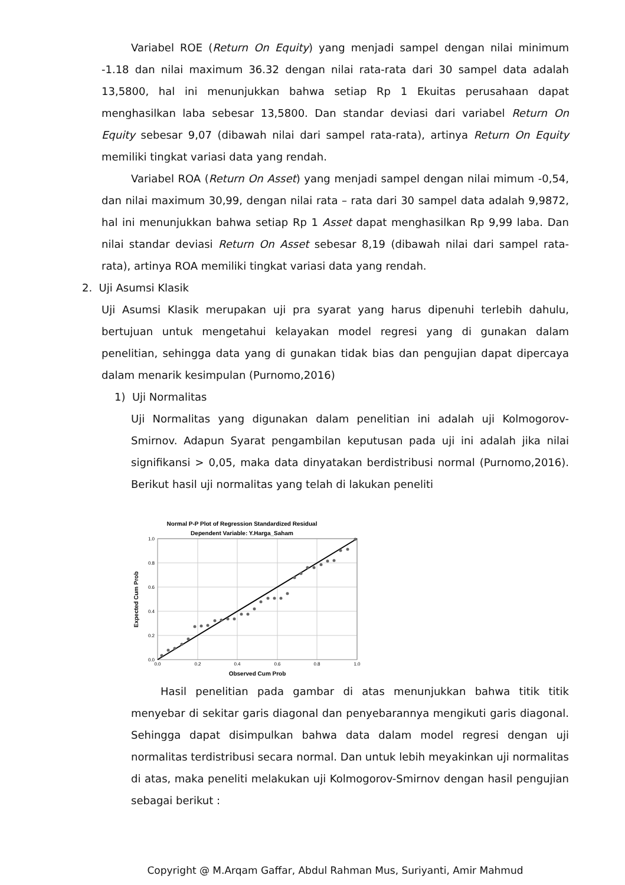Variabel ROE (Return On Equity) yang menjadi sampel dengan nilai minimum -1.18 dan nilai maximum 36.32 dengan nilai rata-rata dari 30 sampel data adalah 13,5800, hal ini menunjukkan bahwa setiap Rp 1 Ekuitas perusahaan dapat menghasilkan laba sebesar 13,5800. Dan standar deviasi dari variabel Return On Equity sebesar 9,07 (dibawah nilai dari sampel rata-rata), artinya Return On Equity memiliki tingkat variasi data yang rendah.
Variabel ROA (Return On Asset) yang menjadi sampel dengan nilai mimum -0,54, dan nilai maximum 30,99, dengan nilai rata – rata dari 30 sampel data adalah 9,9872, hal ini menunjukkan bahwa setiap Rp 1 Asset dapat menghasilkan Rp 9,99 laba. Dan nilai standar deviasi Return On Asset sebesar 8,19 (dibawah nilai dari sampel rata-rata), artinya ROA memiliki tingkat variasi data yang rendah.
2. Uji Asumsi Klasik
Uji Asumsi Klasik merupakan uji pra syarat yang harus dipenuhi terlebih dahulu, bertujuan untuk mengetahui kelayakan model regresi yang di gunakan dalam penelitian, sehingga data yang di gunakan tidak bias dan pengujian dapat dipercaya dalam menarik kesimpulan (Purnomo,2016)
1) Uji Normalitas
Uji Normalitas yang digunakan dalam penelitian ini adalah uji Kolmogorov-Smirnov. Adapun Syarat pengambilan keputusan pada uji ini adalah jika nilai signifikansi > 0,05, maka data dinyatakan berdistribusi normal (Purnomo,2016). Berikut hasil uji normalitas yang telah di lakukan peneliti
Normal P-P Plot of Regression Standardized Residual
Dependent Variable: Y.Harga_Saham
1.0
0.8
0.6
0.4
0.2
0.0
0.0
0.2
0.4
0.6
0.8
1.0
Observed Cum Prob
Expected Cum Prob
Hasil penelitian pada gambar di atas menunjukkan bahwa titik titik menyebar di sekitar garis diagonal dan penyebarannya mengikuti garis diagonal. Sehingga dapat disimpulkan bahwa data dalam model regresi dengan uji normalitas terdistribusi secara normal. Dan untuk lebih meyakinkan uji normalitas di atas, maka peneliti melakukan uji Kolmogorov-Smirnov dengan hasil pengujian sebagai berikut :
Copyright @ M.Arqam Gaffar, Abdul Rahman Mus, Suriyanti, Amir Mahmud